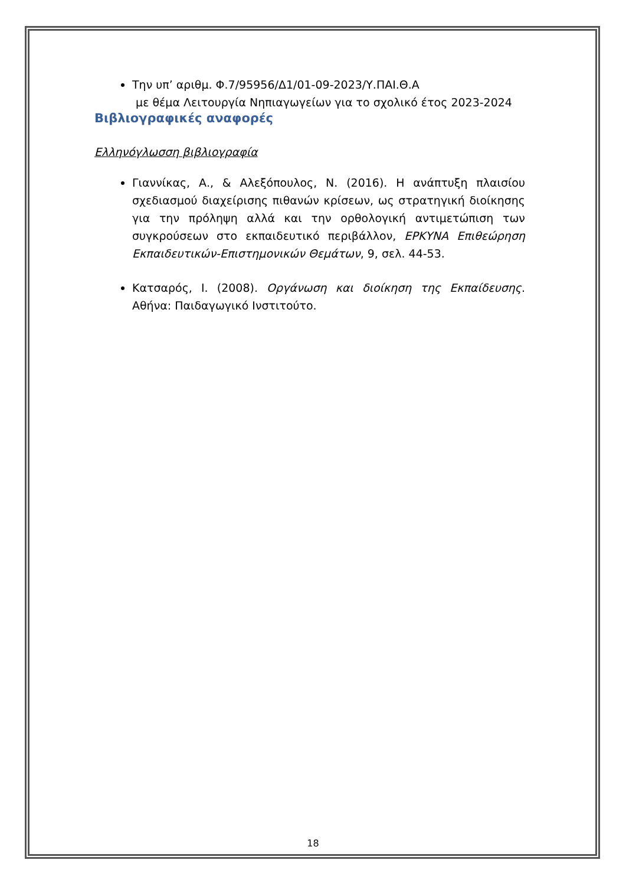Την υπ’ αριθμ. Φ.7/95956/Δ1/01-09-2023/Υ.ΠΑΙ.Θ.Α
με θέμα Λειτουργία Νηπιαγωγείων για το σχολικό έτος 2023-2024
Βιβλιογραφικές αναφορές
Ελληνόγλωσση βιβλιογραφία
Γιαννίκας, Α., & Αλεξόπουλος, Ν. (2016). Η ανάπτυξη πλαισίου σχεδιασμού διαχείρισης πιθανών κρίσεων, ως στρατηγική διοίκησης για την πρόληψη αλλά και την ορθολογική αντιμετώπιση των συγκρούσεων στο εκπαιδευτικό περιβάλλον, ΕΡΚΥΝΑ Επιθεώρηση Εκπαιδευτικών-Επιστημονικών Θεμάτων, 9, σελ. 44-53.
Κατσαρός, Ι. (2008). Οργάνωση και διοίκηση της Εκπαίδευσης. Αθήνα: Παιδαγωγικό Ινστιτούτο.
18